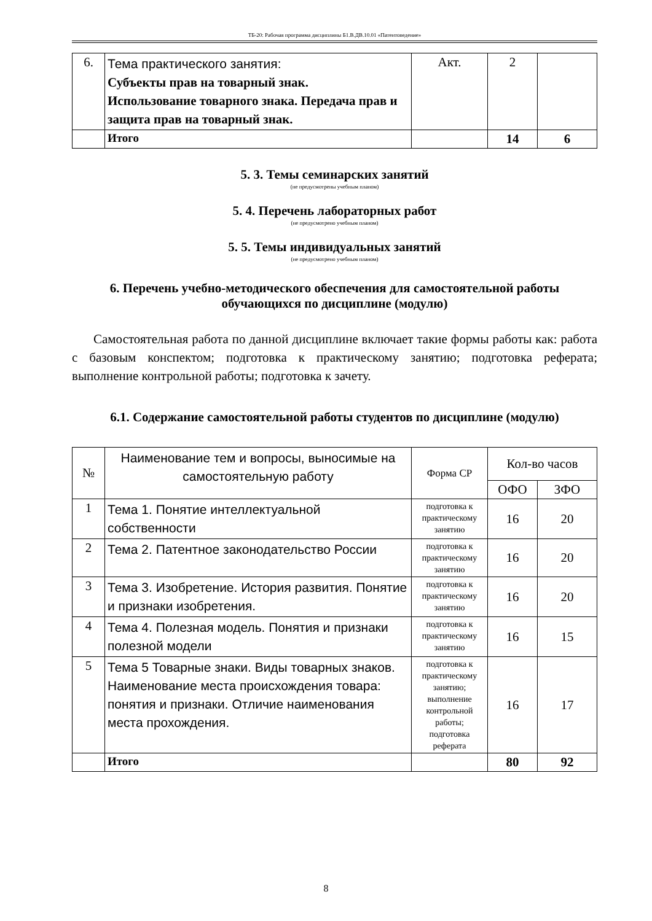ТБ-20: Рабочая программа дисциплины Б1.В.ДВ.10.01 «Патентоведение»
| 6. | Тема практического занятия: Субъекты прав на товарный знак. Использование товарного знака. Передача прав и защита прав на товарный знак. | Акт. | 2 | |
| | Итого | | 14 | 6 |
5. 3. Темы семинарских занятий
(не предусмотрены учебным планом)
5. 4. Перечень лабораторных работ
(не предусмотрено учебным планом)
5. 5. Темы индивидуальных занятий
(не предусмотрено учебным планом)
6. Перечень учебно-методического обеспечения для самостоятельной работы обучающихся по дисциплине (модулю)
Самостоятельная работа по данной дисциплине включает такие формы работы как: работа с базовым конспектом; подготовка к практическому занятию; подготовка реферата; выполнение контрольной работы; подготовка к зачету.
6.1. Содержание самостоятельной работы студентов по дисциплине (модулю)
| № | Наименование тем и вопросы, выносимые на самостоятельную работу | Форма СР | Кол-во часов | |
| | | | ОФО | ЗФО |
| 1 | Тема 1. Понятие интеллектуальной собственности | подготовка к практическому занятию | 16 | 20 |
| 2 | Тема 2. Патентное законодательство России | подготовка к практическому занятию | 16 | 20 |
| 3 | Тема 3. Изобретение. История развития. Понятие и признаки изобретения. | подготовка к практическому занятию | 16 | 20 |
| 4 | Тема 4. Полезная модель. Понятия и признаки полезной модели | подготовка к практическому занятию | 16 | 15 |
| 5 | Тема 5 Товарные знаки. Виды товарных знаков. Наименование места происхождения товара: понятия и признаки. Отличие наименования места прохождения. | подготовка к практическому занятию; выполнение контрольной работы; подготовка реферата | 16 | 17 |
| | Итого | | 80 | 92 |
8